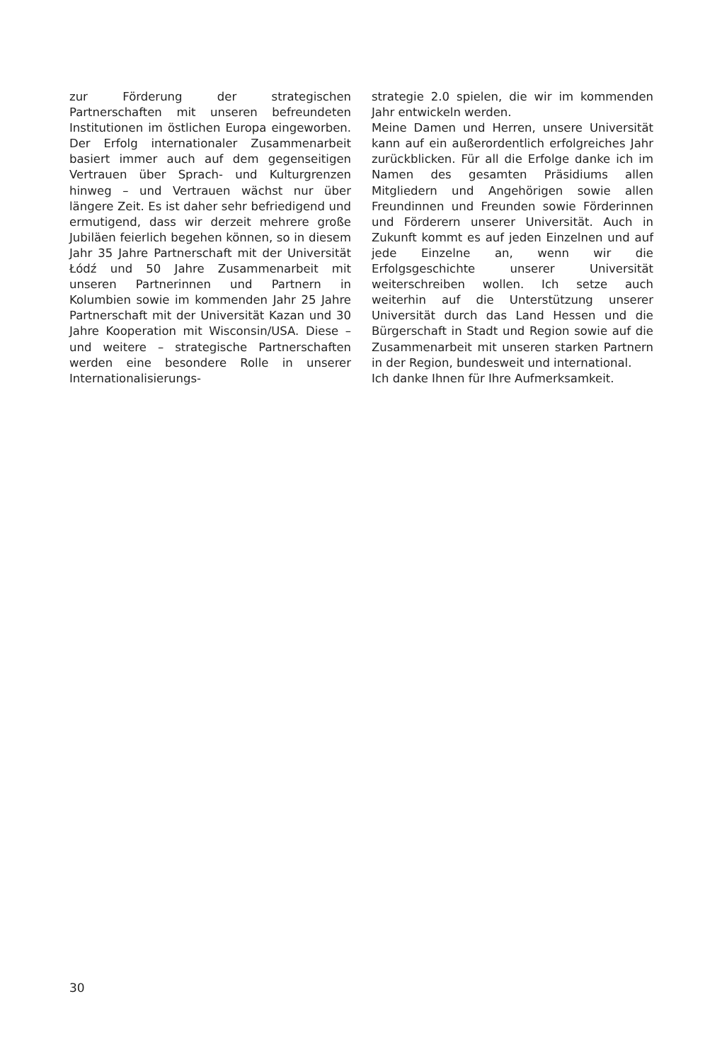zur Förderung der strategischen Partnerschaften mit unseren befreundeten Institutionen im östlichen Europa eingeworben. Der Erfolg internationaler Zusammenarbeit basiert immer auch auf dem gegenseitigen Vertrauen über Sprach- und Kulturgrenzen hinweg – und Vertrauen wächst nur über längere Zeit. Es ist daher sehr befriedigend und ermutigend, dass wir derzeit mehrere große Jubiläen feierlich begehen können, so in diesem Jahr 35 Jahre Partnerschaft mit der Universität Łódź und 50 Jahre Zusammenarbeit mit unseren Partnerinnen und Partnern in Kolumbien sowie im kommenden Jahr 25 Jahre Partnerschaft mit der Universität Kazan und 30 Jahre Kooperation mit Wisconsin/USA. Diese – und weitere – strategische Partnerschaften werden eine besondere Rolle in unserer Internationalisierungs-
strategie 2.0 spielen, die wir im kommenden Jahr entwickeln werden.
Meine Damen und Herren, unsere Universität kann auf ein außerordentlich erfolgreiches Jahr zurückblicken. Für all die Erfolge danke ich im Namen des gesamten Präsidiums allen Mitgliedern und Angehörigen sowie allen Freundinnen und Freunden sowie Förderinnen und Förderern unserer Universität. Auch in Zukunft kommt es auf jeden Einzelnen und auf jede Einzelne an, wenn wir die Erfolgsgeschichte unserer Universität weiterschreiben wollen. Ich setze auch weiterhin auf die Unterstützung unserer Universität durch das Land Hessen und die Bürgerschaft in Stadt und Region sowie auf die Zusammenarbeit mit unseren starken Partnern in der Region, bundesweit und international.
Ich danke Ihnen für Ihre Aufmerksamkeit.
30